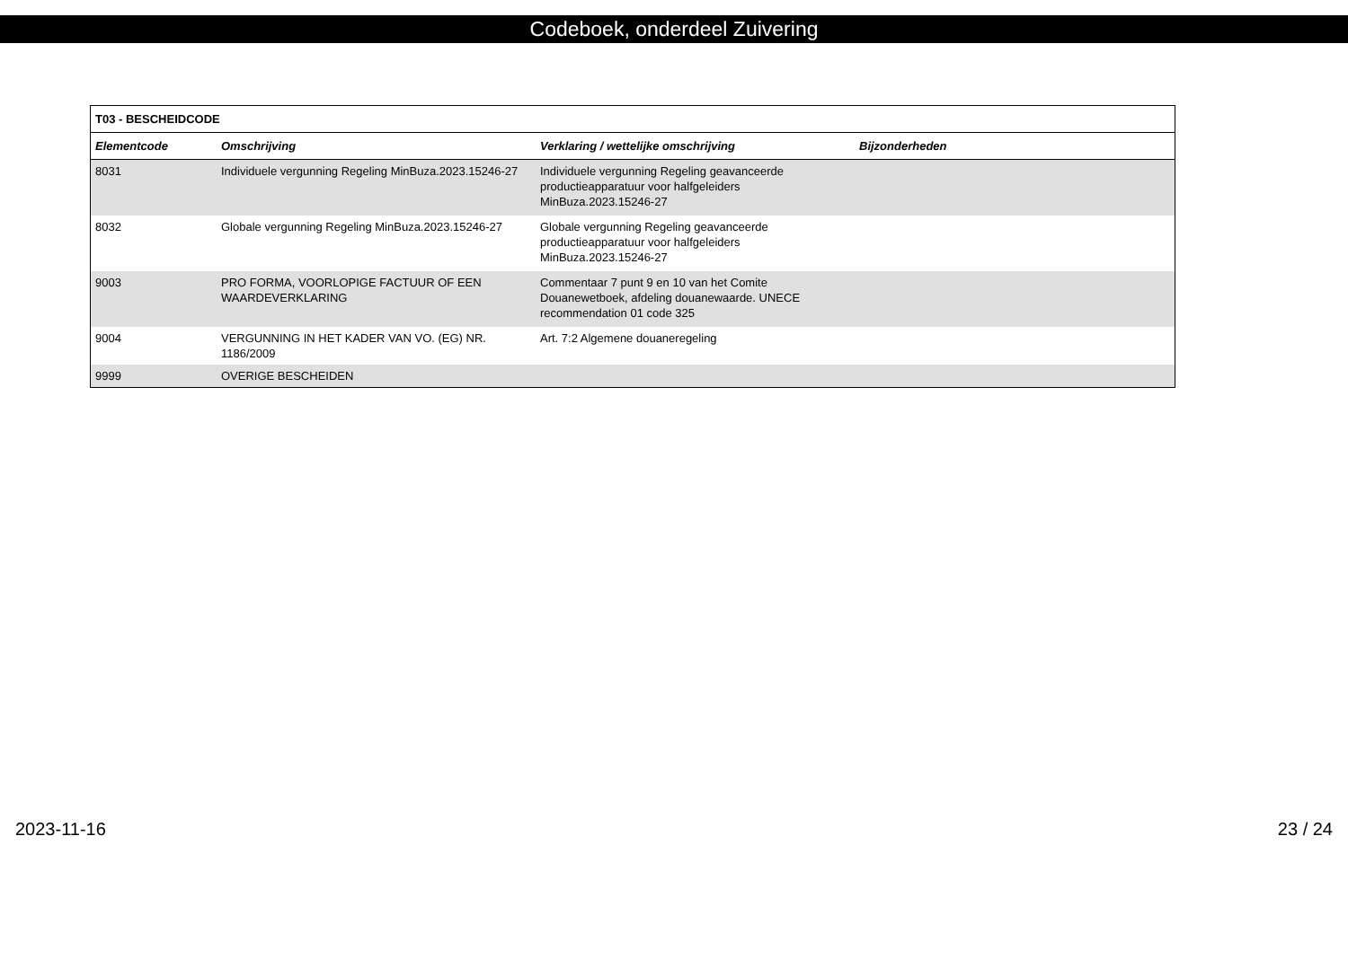Codeboek, onderdeel Zuivering
| T03 - BESCHEIDCODE | | | |
| --- | --- | --- | --- |
| Elementcode | Omschrijving | Verklaring / wettelijke omschrijving | Bijzonderheden |
| 8031 | Individuele vergunning Regeling MinBuza.2023.15246-27 | Individuele vergunning Regeling geavanceerde productieapparatuur voor halfgeleiders MinBuza.2023.15246-27 | |
| 8032 | Globale vergunning Regeling MinBuza.2023.15246-27 | Globale vergunning Regeling geavanceerde productieapparatuur voor halfgeleiders MinBuza.2023.15246-27 | |
| 9003 | PRO FORMA, VOORLOPIGE FACTUUR OF EEN WAARDEVERKLARING | Commentaar 7 punt 9 en 10 van het Comite Douanewetboek, afdeling douanewaarde. UNECE recommendation 01 code 325 | |
| 9004 | VERGUNNING IN HET KADER VAN VO. (EG) NR. 1186/2009 | Art. 7:2 Algemene douaneregeling | |
| 9999 | OVERIGE BESCHEIDEN | | |
2023-11-16 23 / 24